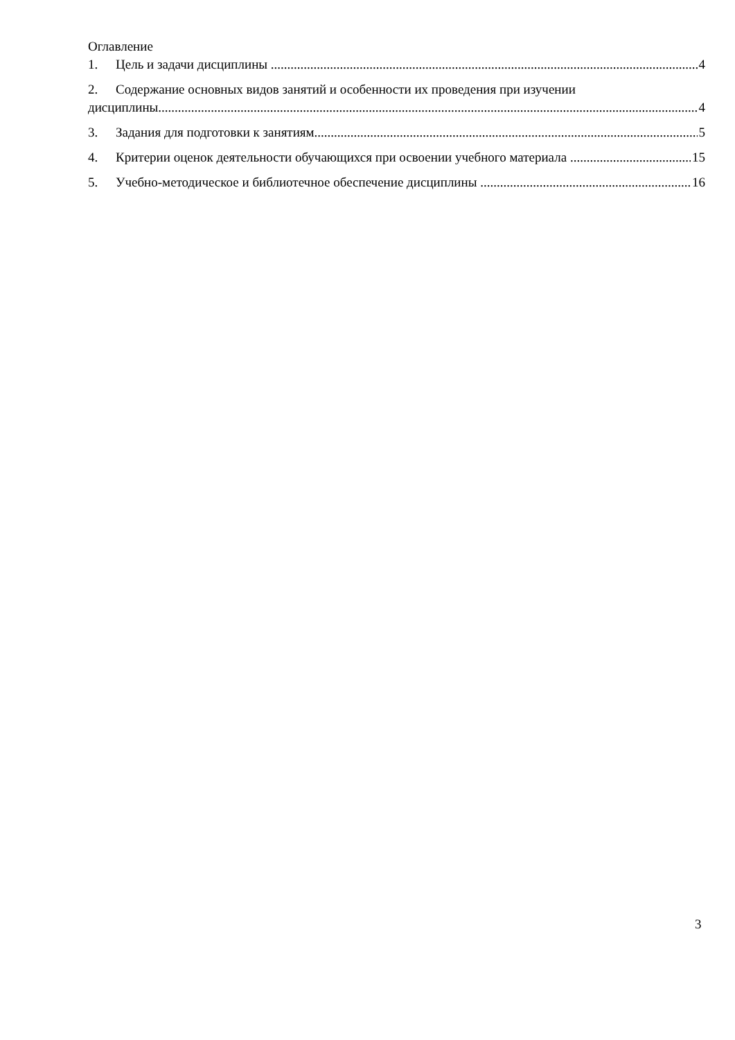Оглавление
1. Цель и задачи дисциплины 4
2. Содержание основных видов занятий и особенности их проведения при изучении
дисциплины 4
3. Задания для подготовки к занятиям 5
4. Критерии оценок деятельности обучающихся при освоении учебного материала 15
5. Учебно-методическое и библиотечное обеспечение дисциплины 16
3